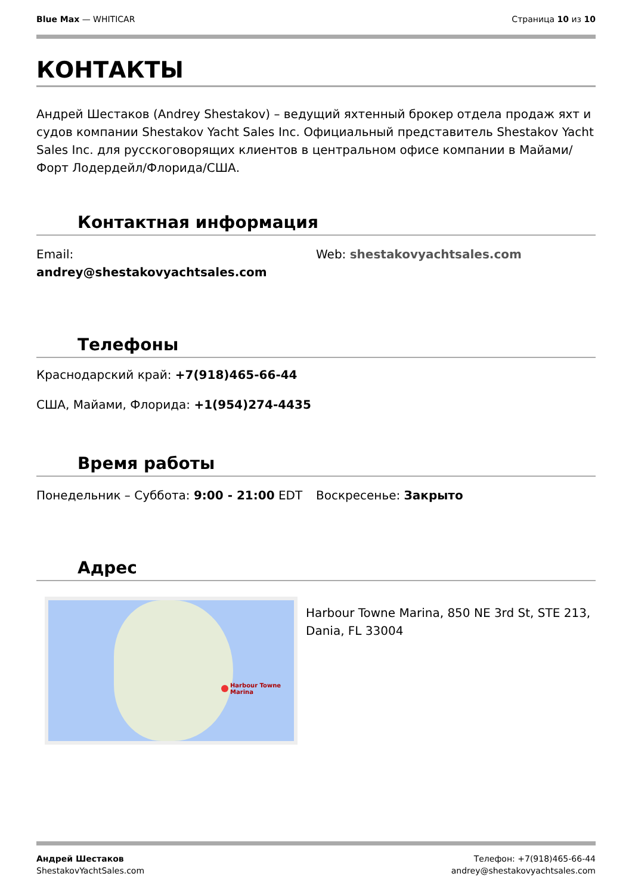Blue Max — WHITICAR Страница 10 из 10
КОНТАКТЫ
Андрей Шестаков (Andrey Shestakov) – ведущий яхтенный брокер отдела продаж яхт и судов компании Shestakov Yacht Sales Inc. Официальный представитель Shestakov Yacht Sales Inc. для русскоговорящих клиентов в центральном офисе компании в Майами/Форт Лодердейл/Флорида/США.
Контактная информация
Email:
andrey@shestakovyachtsales.com
Web: shestakovyachtsales.com
Телефоны
Краснодарский край: +7(918)465-66-44
США, Майами, Флорида: +1(954)274-4435
Время работы
Понедельник – Суббота: 9:00 - 21:00 EDT
Воскресенье: Закрыто
Адрес
Harbour Towne Marina
Harbour Towne Marina, 850 NE 3rd St, STE 213, Dania, FL 33004
Андрей Шестаков
ShestakovYachtSales.com
Телефон: +7(918)465-66-44
andrey@shestakovyachtsales.com